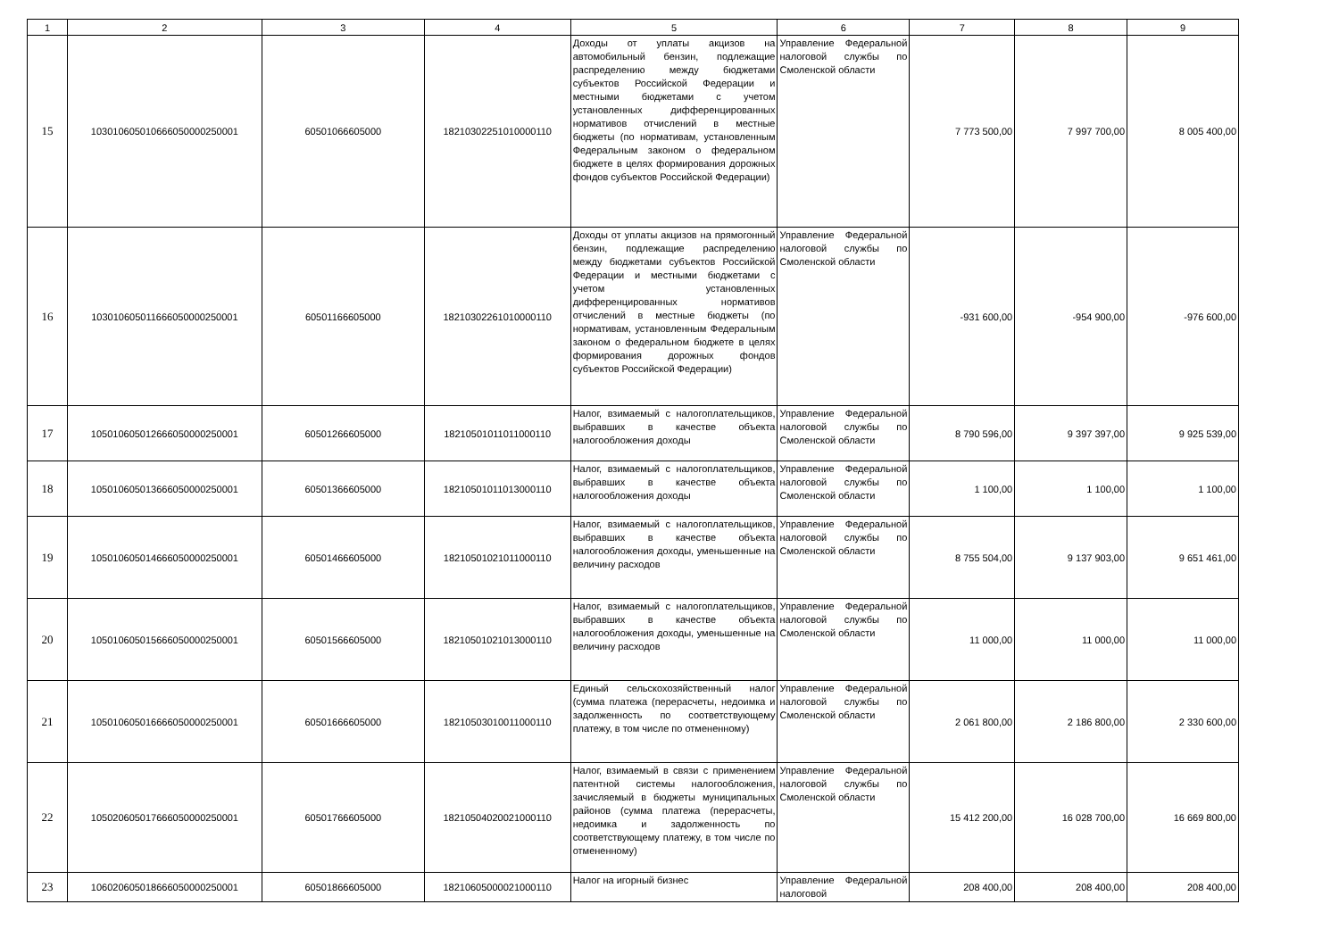| 1 | 2 | 3 | 4 | 5 | 6 | 7 | 8 | 9 |
| --- | --- | --- | --- | --- | --- | --- | --- | --- |
| 15 | 10301060501066605000025000​1 | 60501066605000 | 18210302251010000110 | Доходы от уплаты акцизов на автомобильный бензин, подлежащие распределению между бюджетами субъектов Российской Федерации и местными бюджетами с учетом установленных дифференцированных нормативов отчислений в местные бюджеты (по нормативам, установленным Федеральным законом о федеральном бюджете в целях формирования дорожных фондов субъектов Российской Федерации) | Управление Федеральной налоговой службы по Смоленской области | 7 773 500,00 | 7 997 700,00 | 8 005 400,00 |
| 16 | 103010605011666050000250001 | 60501166605000 | 18210302261010000110 | Доходы от уплаты акцизов на прямогонный бензин, подлежащие распределению между бюджетами субъектов Российской Федерации и местными бюджетами с учетом установленных дифференцированных нормативов отчислений в местные бюджеты (по нормативам, установленным Федеральным законом о федеральном бюджете в целях формирования дорожных фондов субъектов Российской Федерации) | Управление Федеральной налоговой службы по Смоленской области | -931 600,00 | -954 900,00 | -976 600,00 |
| 17 | 105010605012666050000250001 | 60501266605000 | 18210501011011000110 | Налог, взимаемый с налогоплательщиков, выбравших в качестве объекта налогообложения доходы | Управление Федеральной налоговой службы по Смоленской области | 8 790 596,00 | 9 397 397,00 | 9 925 539,00 |
| 18 | 105010605013666050000250001 | 60501366605000 | 18210501011013000110 | Налог, взимаемый с налогоплательщиков, выбравших в качестве объекта налогообложения доходы | Управление Федеральной налоговой службы по Смоленской области | 1 100,00 | 1 100,00 | 1 100,00 |
| 19 | 105010605014666050000250001 | 60501466605000 | 18210501021011000110 | Налог, взимаемый с налогоплательщиков, выбравших в качестве объекта налогообложения доходы, уменьшенные на величину расходов | Управление Федеральной налоговой службы по Смоленской области | 8 755 504,00 | 9 137 903,00 | 9 651 461,00 |
| 20 | 105010605015666050000250001 | 60501566605000 | 18210501021013000110 | Налог, взимаемый с налогоплательщиков, выбравших в качестве объекта налогообложения доходы, уменьшенные на величину расходов | Управление Федеральной налоговой службы по Смоленской области | 11 000,00 | 11 000,00 | 11 000,00 |
| 21 | 105010605016666050000250001 | 60501666605000 | 18210503010011000110 | Единый сельскохозяйственный налог (сумма платежа (перерасчеты, недоимка и задолженность по соответствующему платежу, в том числе по отмененному) | Управление Федеральной налоговой службы по Смоленской области | 2 061 800,00 | 2 186 800,00 | 2 330 600,00 |
| 22 | 105020605017666050000250001 | 60501766605000 | 18210504020021000110 | Налог, взимаемый в связи с применением патентной системы налогообложения, зачисляемый в бюджеты муниципальных районов (сумма платежа (перерасчеты, недоимка и задолженность по соответствующему платежу, в том числе по отмененному) | Управление Федеральной налоговой службы по Смоленской области | 15 412 200,00 | 16 028 700,00 | 16 669 800,00 |
| 23 | 106020605018666050000250001 | 60501866605000 | 18210605000021000110 | Налог на игорный бизнес | Управление Федеральной налоговой | 208 400,00 | 208 400,00 | 208 400,00 |